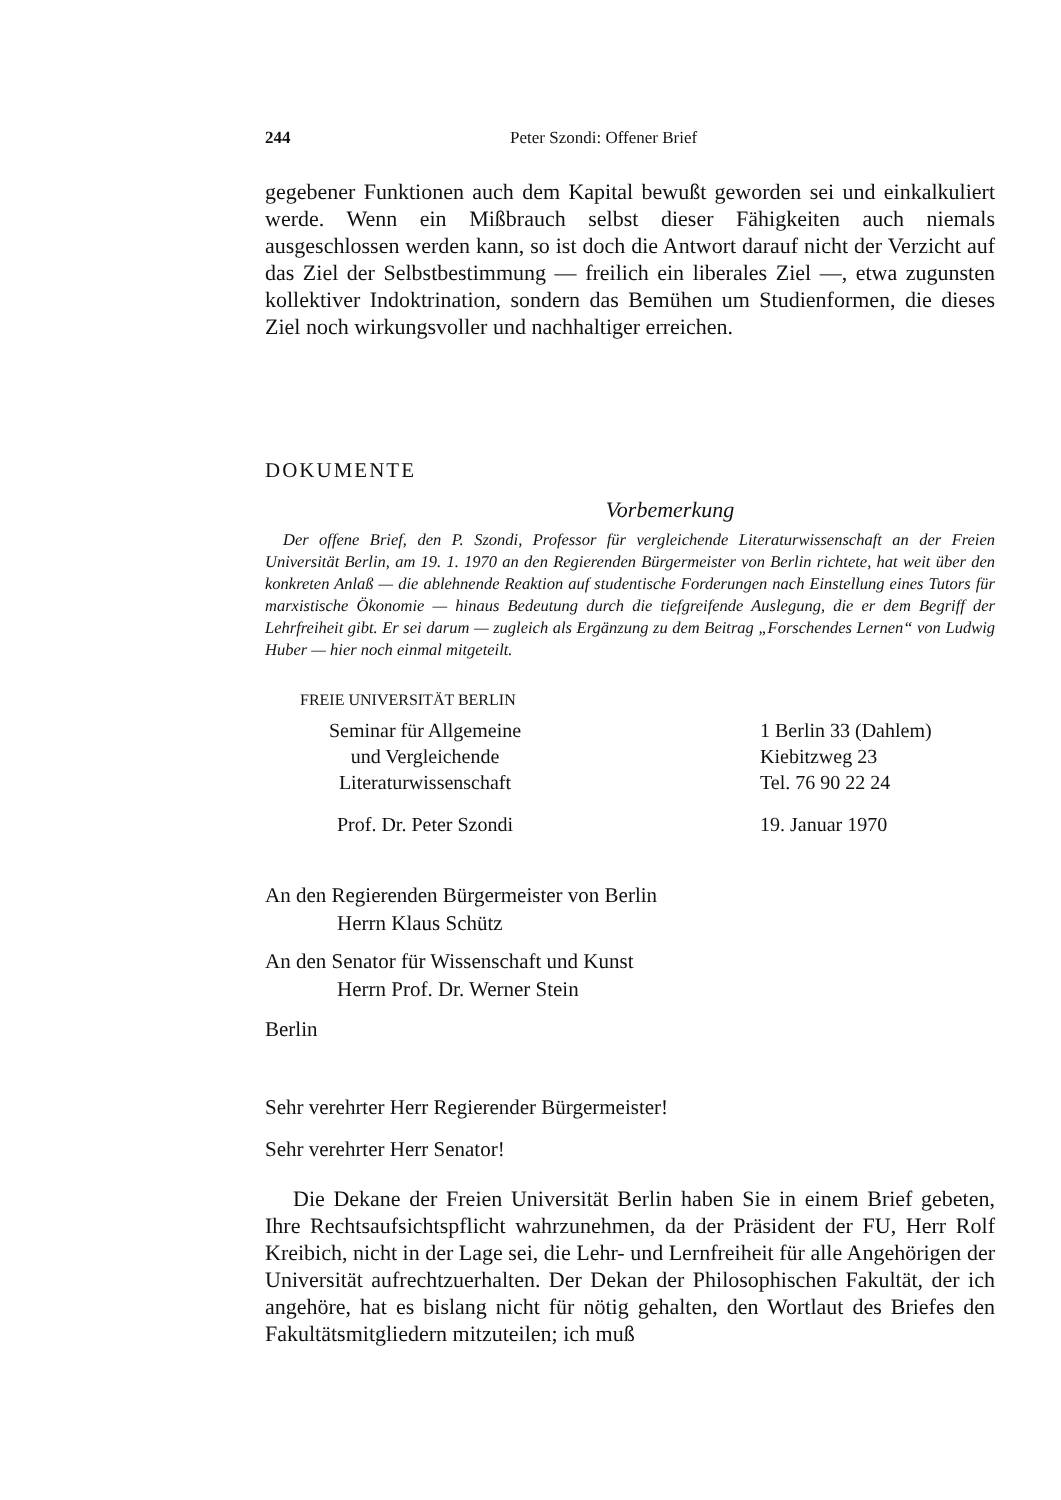244 Peter Szondi: Offener Brief
gegebener Funktionen auch dem Kapital bewußt geworden sei und einkalkuliert werde. Wenn ein Mißbrauch selbst dieser Fähigkeiten auch niemals ausgeschlossen werden kann, so ist doch die Antwort darauf nicht der Verzicht auf das Ziel der Selbstbestimmung — freilich ein liberales Ziel —, etwa zugunsten kollektiver Indoktrination, sondern das Bemühen um Studienformen, die dieses Ziel noch wirkungsvoller und nachhaltiger erreichen.
DOKUMENTE
Vorbemerkung
Der offene Brief, den P. Szondi, Professor für vergleichende Literaturwissenschaft an der Freien Universität Berlin, am 19. 1. 1970 an den Regierenden Bürgermeister von Berlin richtete, hat weit über den konkreten Anlaß — die ablehnende Reaktion auf studentische Forderungen nach Einstellung eines Tutors für marxistische Ökonomie — hinaus Bedeutung durch die tiefgreifende Auslegung, die er dem Begriff der Lehrfreiheit gibt. Er sei darum — zugleich als Ergänzung zu dem Beitrag „Forschendes Lernen“ von Ludwig Huber — hier noch einmal mitgeteilt.
FREIE UNIVERSITÄT BERLIN
Seminar für Allgemeine
und Vergleichende
Literaturwissenschaft
1 Berlin 33 (Dahlem)
Kiebitzweg 23
Tel. 76 90 22 24
Prof. Dr. Peter Szondi 19. Januar 1970
An den Regierenden Bürgermeister von Berlin
Herrn Klaus Schütz
An den Senator für Wissenschaft und Kunst
Herrn Prof. Dr. Werner Stein
Berlin
Sehr verehrter Herr Regierender Bürgermeister!
Sehr verehrter Herr Senator!
Die Dekane der Freien Universität Berlin haben Sie in einem Brief gebeten, Ihre Rechtsaufsichtspflicht wahrzunehmen, da der Präsident der FU, Herr Rolf Kreibich, nicht in der Lage sei, die Lehr- und Lernfreiheit für alle Angehörigen der Universität aufrechtzuerhalten. Der Dekan der Philosophischen Fakultät, der ich angehöre, hat es bislang nicht für nötig gehalten, den Wortlaut des Briefes den Fakultätsmitgliedern mitzuteilen; ich muß